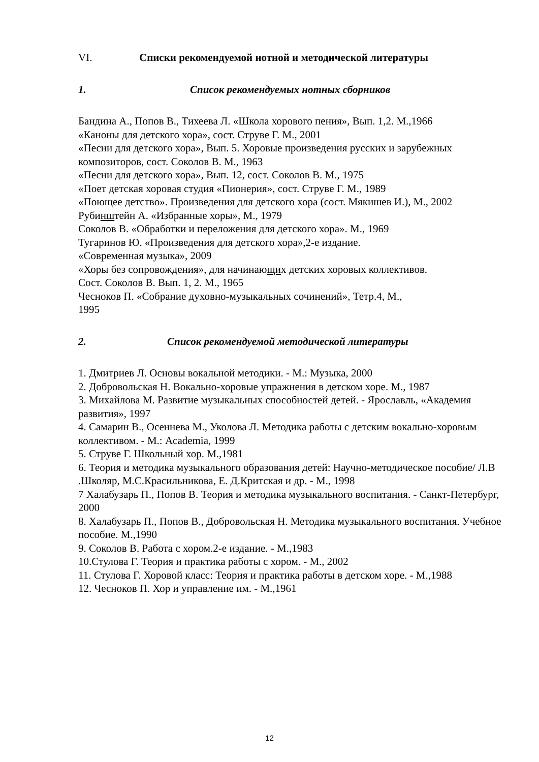VI. Списки рекомендуемой нотной и методической литературы
1. Список рекомендуемых нотных сборников
Бандина А., Попов В., Тихеева Л. «Школа хорового пения», Вып. 1,2. М.,1966
«Каноны для детского хора», сост. Струве Г. М., 2001
«Песни для детского хора», Вып. 5. Хоровые произведения русских и зарубежных композиторов, сост. Соколов В. М., 1963
«Песни для детского хора», Вып. 12, сост. Соколов В. М., 1975
«Поет детская хоровая студия «Пионерия», сост. Струве Г. М., 1989
«Поющее детство». Произведения для детского хора (сост. Мякишев И.), М., 2002
Рубинштейн А. «Избранные хоры», М., 1979
Соколов В. «Обработки и переложения для детского хора». М., 1969
Тугаринов Ю. «Произведения для детского хора»,2-е издание.
«Современная музыка», 2009
«Хоры без сопровождения», для начинающих детских хоровых коллективов.
Сост. Соколов В. Вып. 1, 2. М., 1965
Чесноков П. «Собрание духовно-музыкальных сочинений», Тетр.4, М.,
1995
2. Список рекомендуемой методической литературы
1. Дмитриев Л. Основы вокальной методики. - М.: Музыка, 2000
2. Добровольская Н. Вокально-хоровые упражнения в детском хоре. М., 1987
3. Михайлова М. Развитие музыкальных способностей детей. - Ярославль, «Академия развития», 1997
4. Самарин В., Осеннева М., Уколова Л. Методика работы с детским вокально-хоровым коллективом. - М.: Academia, 1999
5. Струве Г. Школьный хор. М.,1981
6. Теория и методика музыкального образования детей: Научно-методическое пособие/ Л.В .Школяр, М.С.Красильникова, Е. Д.Критская и др. - М., 1998
7 Халабузарь П., Попов В. Теория и методика музыкального воспитания. - Санкт-Петербург, 2000
8. Халабузарь П., Попов В., Добровольская Н. Методика музыкального воспитания. Учебное пособие. М.,1990
9. Соколов В. Работа с хором.2-е издание. - М.,1983
10.Стулова Г. Теория и практика работы с хором. - М., 2002
11. Стулова Г. Хоровой класс: Теория и практика работы в детском хоре. - М.,1988
12. Чесноков П. Хор и управление им. - М.,1961
12